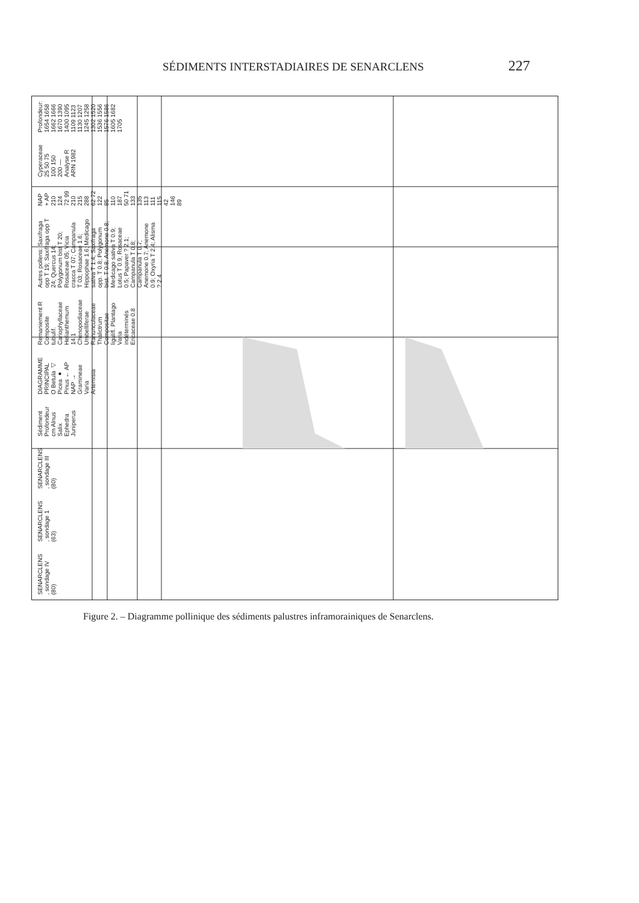SÉDIMENTS INTERSTADIAIRES DE SENARCLENS 227
SENARCLENS , sondage IV (80) SENARCLENS , sondage 1 (63) SENARCLENS , sondage III (80) Sédiment Profondeur cm Alnus Salix Ephedra Juniperus DIAGRAMME PRINCIPAL O Betula ◁ Picea ● Pinus ← AP NAP → Gramineae Varia Artemisia Remaniement R Composite tubulif. Cariophyllaceae Helianthemum 14.1 Chenopodiaceae Umbelliferae Ranunculaceae Thalictrum Compositae ligulifl. Plantago Varia indéterminés Ericaceae 0.8 Autres pollens: Saxifraga opp T 19; Saxifraga opp T 24; Quercus 14; Polygonum bist T 20; Rosaceae 05; Vicia cracca T 07; Campanula T 03; Rosaceae 1.6; Hippophae 1.6; Medicago sativa T 1.4; Saxifraga opp. T 0.8; Polygonum bist. T 0.8; Anemone 0.8; Medicago sativa T 0.9; Lotus T 0.9; Rosaceae 0.5; Papaver ? 2.1; Campanula T 0.8; Campanula T 0.7; Anemone 0.7; Anemone 0.9; Oxyria T 2.4; Alisma ? 2.4 NAP + AP 210 124 72 99 210 215 288 62 72 122 85 110 187 50 71 133 135 113 111 115 42 146 89 Cyperaceae 25 50 75 100 150 200 — Analyse R ARN 1982 Profondeur: 1654 1658 1662 1666 1670 1390 1400 1095 1109 1123 1130 1207 1245 1258 1302 1520 1536 1556 1576 1586 1605 1682 1705
Figure 2. – Diagramme pollinique des sédiments palustres inframorainiques de Senarclens.